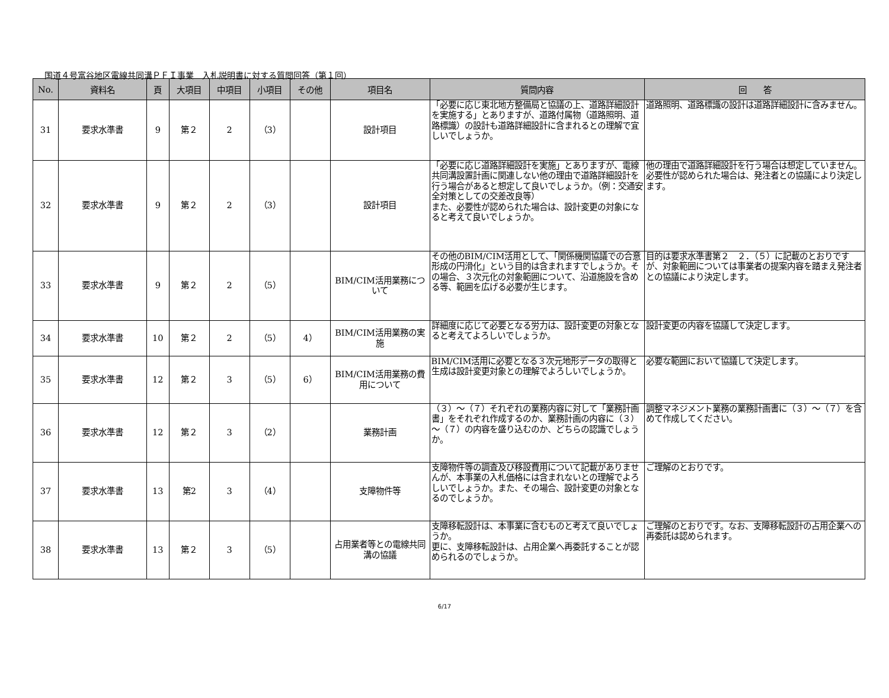国道４号富谷地区電線共同溝ＰＦＩ事業　入札説明書に対する質問回答（第１回）
| No. | 資料名 | 頁 | 大項目 | 中項目 | 小項目 | その他 | 項目名 | 質問内容 | 回 答 |
| --- | --- | --- | --- | --- | --- | --- | --- | --- | --- |
| 31 | 要求水準書 | 9 | 第２ | 2 | （3） | | 設計項目 | 「必要に応じ東北地方整備局と協議の上、道路詳細設計を実施する」とありますが、道路付属物（道路照明、道路標識）の設計も道路詳細設計に含まれるとの理解で宜しいでしょうか。 | 道路照明、道路標識の設計は道路詳細設計に含みません。 |
| 32 | 要求水準書 | 9 | 第２ | 2 | （3） | | 設計項目 | 「必要に応じ道路詳細設計を実施」とありますが、電線共同溝設置計画に関連しない他の理由で道路詳細設計を行う場合があると想定して良いでしょうか。（例：交通安全対策としての交差改良等） また、必要性が認められた場合は、設計変更の対象になると考えて良いでしょうか。 | 他の理由で道路詳細設計を行う場合は想定していません。必要性が認められた場合は、発注者との協議により決定します。 |
| 33 | 要求水準書 | 9 | 第２ | 2 | （5） | | BIM/CIM活用業務について | その他のBIM/CIM活用として、「関係機関協議での合意形成の円滑化」という目的は含まれますでしょうか。その場合、３次元化の対象範囲について、沿道施設を含める等、範囲を広げる必要が生じます。 | 目的は要求水準書第２ ２．（５）に記載のとおりですが、対象範囲については事業者の提案内容を踏まえ発注者との協議により決定します。 |
| 34 | 要求水準書 | 10 | 第２ | 2 | （5） | 4） | BIM/CIM活用業務の実施 | 詳細度に応じて必要となる労力は、設計変更の対象となると考えてよろしいでしょうか。 | 設計変更の内容を協議して決定します。 |
| 35 | 要求水準書 | 12 | 第２ | 3 | （5） | 6） | BIM/CIM活用業務の費用について | BIM/CIM活用に必要となる３次元地形データの取得と生成は設計変更対象との理解でよろしいでしょうか。 | 必要な範囲において協議して決定します。 |
| 36 | 要求水準書 | 12 | 第２ | 3 | （2） | | 業務計画 | （３）～（７）それぞれの業務内容に対して「業務計画書」をそれぞれ作成するのか、業務計画の内容に（３）～（７）の内容を盛り込むのか、どちらの認識でしょうか。 | 調整マネジメント業務の業務計画書に（３）～（７）を含めて作成してください。 |
| 37 | 要求水準書 | 13 | 第2 | 3 | （4） | | 支障物件等 | 支障物件等の調査及び移設費用について記載がありませんが、本事業の入札価格には含まれないとの理解でよろしいでしょうか。また、その場合、設計変更の対象となるのでしょうか。 | ご理解のとおりです。 |
| 38 | 要求水準書 | 13 | 第２ | 3 | （5） | | 占用業者等との電線共同溝の協議 | 支障移転設計は、本事業に含むものと考えて良いでしょうか。 更に、支障移転設計は、占用企業へ再委託することが認められるのでしょうか。 | ご理解のとおりです。なお、支障移転設計の占用企業への再委託は認められます。 |
6/17